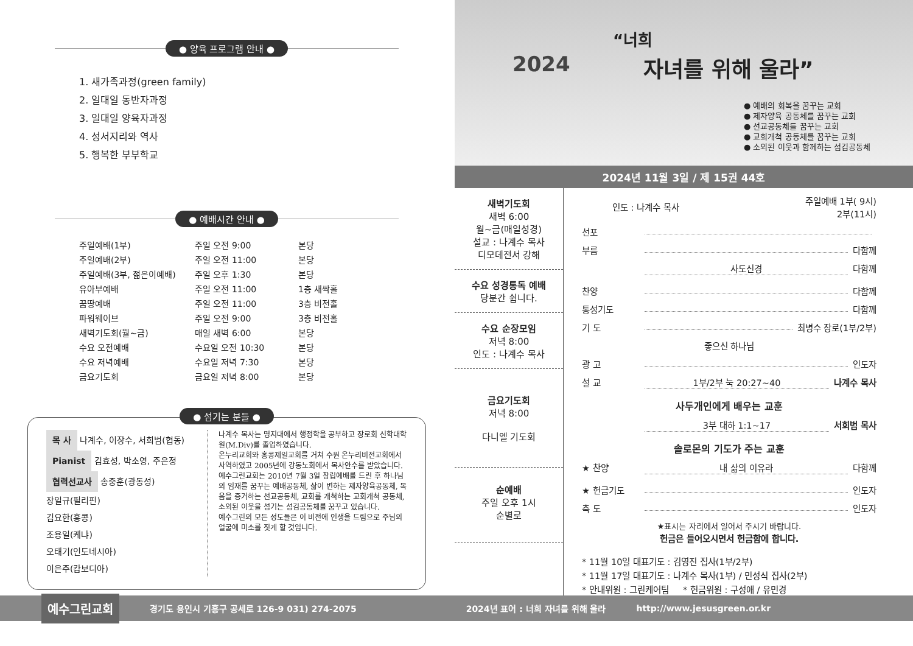● 양육 프로그램 안내 ●
1. 새가족과정(green family)
2. 일대일 동반자과정
3. 일대일 양육자과정
4. 성서지리와 역사
5. 행복한 부부학교
● 예배시간 안내 ●
| 주일예배(1부) | 주일 오전 9:00 | 본당 |
| 주일예배(2부) | 주일 오전 11:00 | 본당 |
| 주일예배(3부, 젊은이예배) | 주일 오후 1:30 | 본당 |
| 유아부예배 | 주일 오전 11:00 | 1층 새싹홀 |
| 꿈땅예배 | 주일 오전 11:00 | 3층 비전홀 |
| 파워웨이브 | 주일 오전 9:00 | 3층 비전홀 |
| 새벽기도회(월~금) | 매일 새벽 6:00 | 본당 |
| 수요 오전예배 | 수요일 오전 10:30 | 본당 |
| 수요 저녁예배 | 수요일 저녁 7:30 | 본당 |
| 금요기도회 | 금요일 저녁 8:00 | 본당 |
● 섬기는 분들 ●
목 사 나계수, 이장수, 서희범(협동)
Pianist 김효성, 박소영, 주은정
협력선교사 송중훈(광동성)
장일규(필리핀)
김요한(홍콩)
조용일(케냐)
오태기(인도네시아)
이은주(캄보디아)
나계수 목사는 명지대에서 행정학을 공부하고 장로회 신학대학원(M.Div)를 졸업하였습니다.
온누리교회와 홍콩제일교회를 거쳐 수원 온누리비전교회에서 사역하였고 2005년에 강동노회에서 목사안수를 받았습니다.
예수그린교회는 2010년 7월 3일 창립예배를 드린 후 하나님의 임재를 꿈꾸는 예배공동체, 삶이 변하는 제자양육공동체, 복음을 증거하는 선교공동체, 교회를 개척하는 교회개척 공동체, 소외된 이웃을 섬기는 섬김공동체를 꿈꾸고 있습니다.
예수그린의 모든 성도들은 이 비전에 인생을 드림으로 주님의 얼굴에 미소를 짓게 할 것입니다.
2024
“너희
자녀를 위해 울라”
● 예배의 회복을 꿈꾸는 교회
● 제자양육 공동체를 꿈꾸는 교회
● 선교공동체를 꿈꾸는 교회
● 교회개척 공동체를 꿈꾸는 교회
● 소외된 이웃과 함께하는 섬김공동체
2024년 11월 3일 / 제 15권 44호
새벽기도회
새벽 6:00
월~금(매일성경)
설교 : 나계수 목사
디모데전서 강해
수요 성경통독 예배
당분간 쉽니다.
수요 순장모임
저녁 8:00
인도 : 나계수 목사
금요기도회
저녁 8:00
다니엘 기도회
순예배
주일 오후 1시
순별로
인도 : 나계수 목사 주일예배 1부( 9시)
2부(11시)
선포
부름 다함께
사도신경 다함께
찬양 다함께
통성기도 다함께
기 도 최병수 장로(1부/2부)
좋으신 하나님
광 고 인도자
설 교 1부/2부 눅 20:27~40 나계수 목사
사두개인에게 배우는 교훈
3부 대하 1:1~17 서희범 목사
솔로몬의 기도가 주는 교훈
★ 찬양 내 삶의 이유라 다함께
★ 헌금기도 인도자
축 도 인도자
★표시는 자리에서 일어서 주시기 바랍니다.
헌금은 들어오시면서 헌금함에 합니다.
* 11월 10일 대표기도 : 김영진 집사(1부/2부)
* 11월 17일 대표기도 : 나계수 목사(1부) / 민성식 집사(2부)
* 안내위원 : 그린케어팀 * 헌금위원 : 구성애 / 유민경
예수그린교회 경기도 용인시 기흥구 공세로 126-9 031) 274-2075 2024년 표어 : 너희 자녀를 위해 울라 http://www.jesusgreen.or.kr